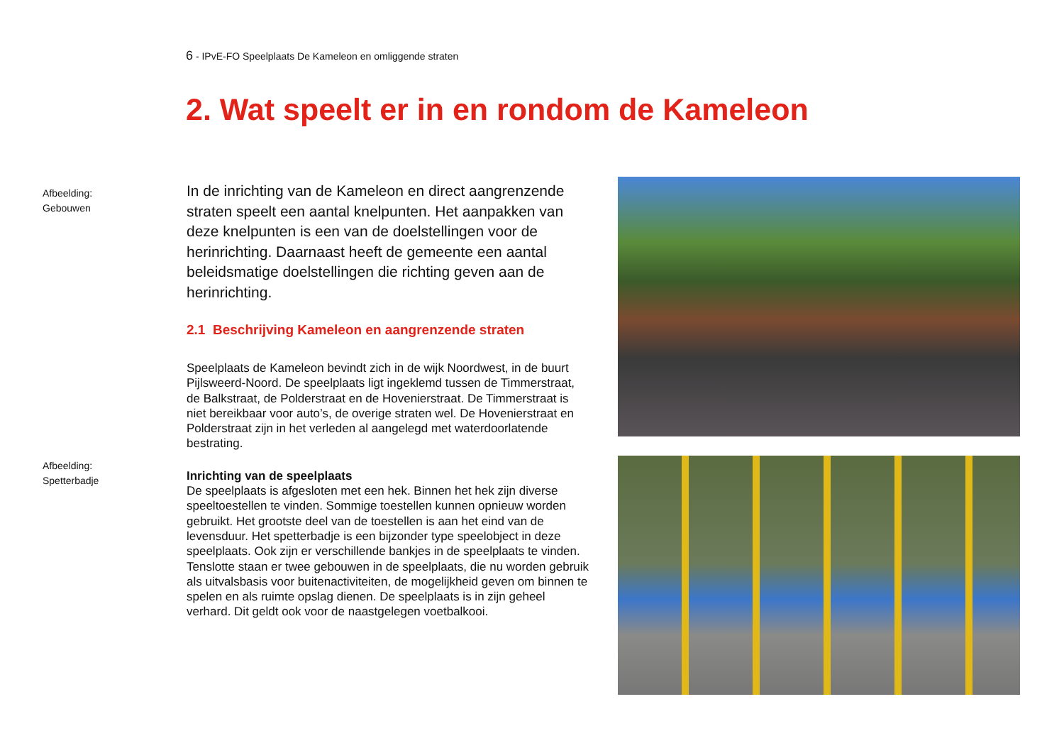6 - IPvE-FO Speelplaats De Kameleon en omliggende straten
2. Wat speelt er in en rondom de Kameleon
Afbeelding:
Gebouwen
Afbeelding:
Spetterbadje
In de inrichting van de Kameleon en direct aangrenzende straten speelt een aantal knelpunten. Het aanpakken van deze knelpunten is een van de doelstellingen voor de herinrichting. Daarnaast heeft de gemeente een aantal beleidsmatige doelstellingen die richting geven aan de herinrichting.
2.1 Beschrijving Kameleon en aangrenzende straten
Speelplaats de Kameleon bevindt zich in de wijk Noordwest, in de buurt Pijlsweerd-Noord. De speelplaats ligt ingeklemd tussen de Timmerstraat, de Balkstraat, de Polderstraat en de Hovenierstraat. De Timmerstraat is niet bereikbaar voor auto’s, de overige straten wel. De Hovenierstraat en Polderstraat zijn in het verleden al aangelegd met waterdoorlatende bestrating.
Inrichting van de speelplaats
De speelplaats is afgesloten met een hek. Binnen het hek zijn diverse speeltoestellen te vinden. Sommige toestellen kunnen opnieuw worden gebruikt. Het grootste deel van de toestellen is aan het eind van de levensduur. Het spetterbadje is een bijzonder type speelobject in deze speelplaats. Ook zijn er verschillende bankjes in de speelplaats te vinden. Tenslotte staan er twee gebouwen in de speelplaats, die nu worden gebruik als uitvalsbasis voor buitenactiviteiten, de mogelijkheid geven om binnen te spelen en als ruimte opslag dienen. De speelplaats is in zijn geheel verhard. Dit geldt ook voor de naastgelegen voetbalkooi.